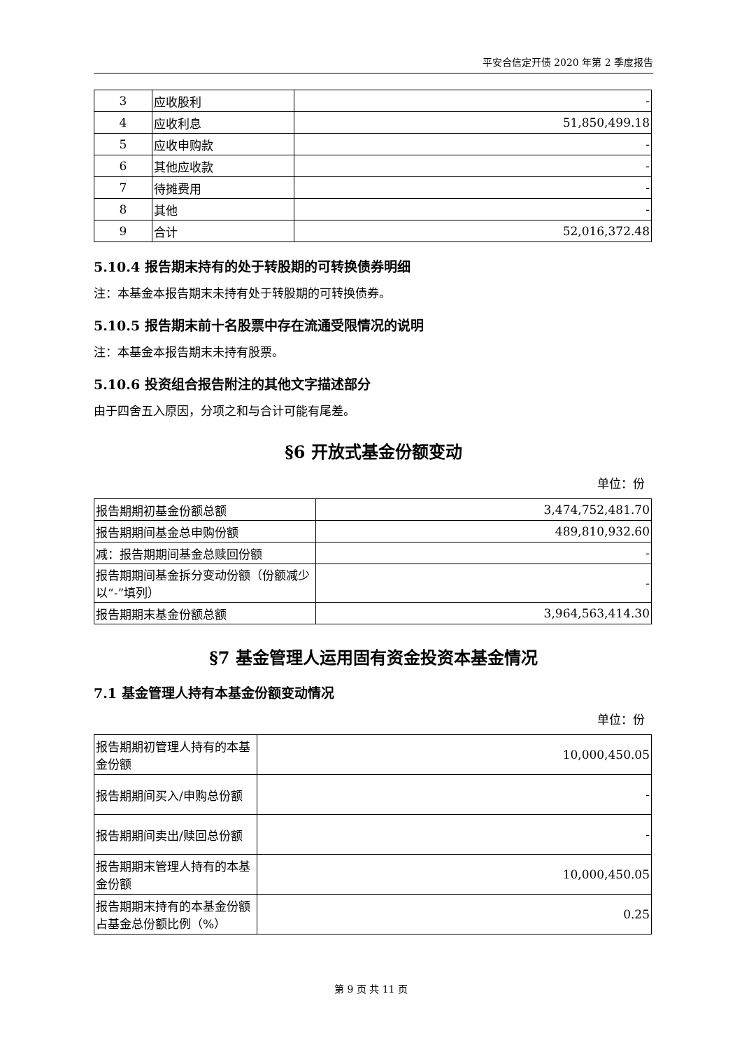平安合信定开债 2020 年第 2 季度报告
| 3 | 应收股利 | - |
| 4 | 应收利息 | 51,850,499.18 |
| 5 | 应收申购款 | - |
| 6 | 其他应收款 | - |
| 7 | 待摊费用 | - |
| 8 | 其他 | - |
| 9 | 合计 | 52,016,372.48 |
5.10.4 报告期末持有的处于转股期的可转换债券明细
注：本基金本报告期末未持有处于转股期的可转换债券。
5.10.5 报告期末前十名股票中存在流通受限情况的说明
注：本基金本报告期末未持有股票。
5.10.6 投资组合报告附注的其他文字描述部分
由于四舍五入原因，分项之和与合计可能有尾差。
§6 开放式基金份额变动
单位：份
| 报告期期初基金份额总额 | 3,474,752,481.70 |
| 报告期期间基金总申购份额 | 489,810,932.60 |
| 减：报告期期间基金总赎回份额 | - |
| 报告期期间基金拆分变动份额（份额减少以“-”填列） | - |
| 报告期期末基金份额总额 | 3,964,563,414.30 |
§7 基金管理人运用固有资金投资本基金情况
7.1 基金管理人持有本基金份额变动情况
单位：份
| 报告期期初管理人持有的本基金份额 | 10,000,450.05 |
| 报告期期间买入/申购总份额 | - |
| 报告期期间卖出/赎回总份额 | - |
| 报告期期末管理人持有的本基金份额 | 10,000,450.05 |
| 报告期期末持有的本基金份额占基金总份额比例（%） | 0.25 |
第 9 页 共 11 页